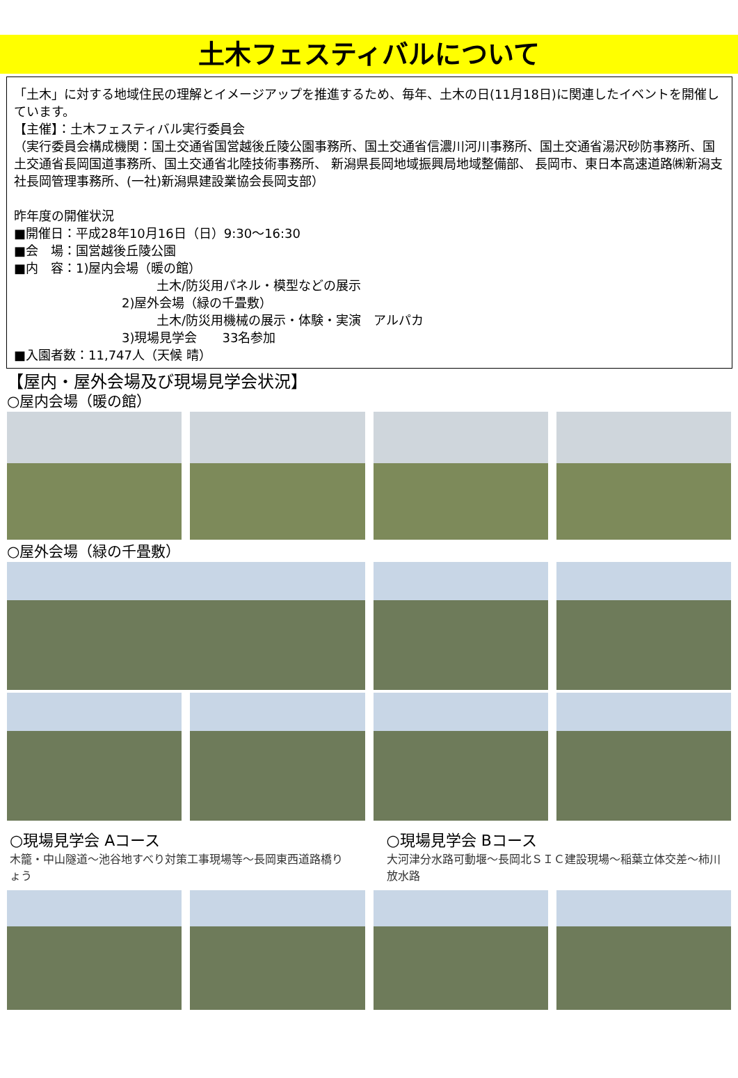土木フェスティバルについて
「土木」に対する地域住民の理解とイメージアップを推進するため、毎年、土木の日(11月18日)に関連したイベントを開催しています。
【主催】：土木フェスティバル実行委員会
（実行委員会構成機関：国土交通省国営越後丘陵公園事務所、国土交通省信濃川河川事務所、国土交通省湯沢砂防事務所、国土交通省長岡国道事務所、国土交通省北陸技術事務所、 新潟県長岡地域振興局地域整備部、 長岡市、東日本高速道路㈱新潟支社長岡管理事務所、(一社)新潟県建設業協会長岡支部）
昨年度の開催状況
■開催日：平成28年10月16日（日）9:30～16:30
■会　場：国営越後丘陵公園
■内　容：1)屋内会場（暖の館）
土木/防災用パネル・模型などの展示
2)屋外会場（緑の千畳敷）
土木/防災用機械の展示・体験・実演　アルパカ
3)現場見学会　　33名参加
■入園者数：11,747人（天候 晴）
【屋内・屋外会場及び現場見学会状況】
○屋内会場（暖の館）
○屋外会場（緑の千畳敷）
○現場見学会 Aコース
木籠・中山隧道～池谷地すべり対策工事現場等～長岡東西道路橋りょう
○現場見学会 Bコース
大河津分水路可動堰～長岡北ＳＩＣ建設現場～稲葉立体交差～柿川放水路